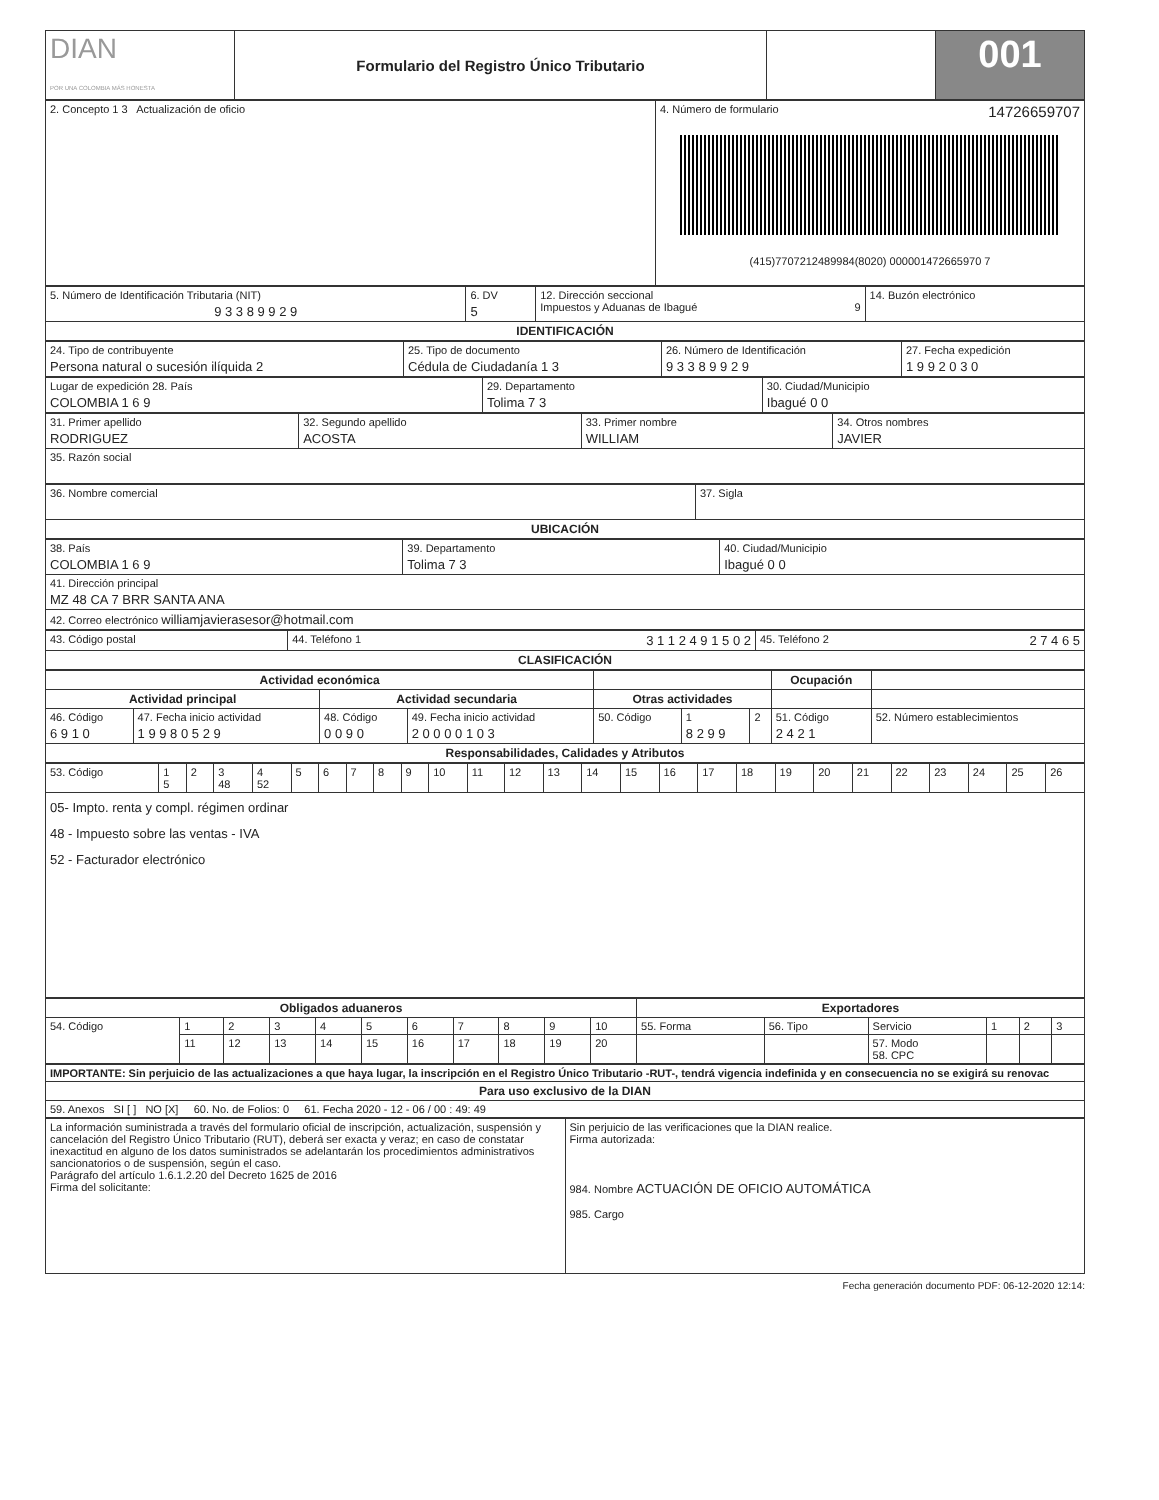| DIAN POR UNA COLOMBIA MÁS HONESTA | Formulario del Registro Único Tributario | | 001 |
| 2. Concepto 1 3 Actualización de oficio | 4. Número de formulario 14726659707 (415)7707212489984(8020) 000001472665970 7 |
| 5. Número de Identificación Tributaria (NIT) 9 3 3 8 9 9 2 9 | 6. DV 5 | 12. Dirección seccional Impuestos y Aduanas de Ibagué 9 | 14. Buzón electrónico |
| IDENTIFICACIÓN | | | |
| 24. Tipo de contribuyente Persona natural o sucesión ilíquida 2 | 25. Tipo de documento Cédula de Ciudadanía 1 3 | 26. Número de Identificación 9 3 3 8 9 9 2 9 | 27. Fecha expedición 1 9 9 2 0 3 0 |
| Lugar de expedición 28. País COLOMBIA 1 6 9 | 29. Departamento Tolima 7 3 | 30. Ciudad/Municipio Ibagué 0 0 |
| 31. Primer apellido RODRIGUEZ | 32. Segundo apellido ACOSTA | 33. Primer nombre WILLIAM | 34. Otros nombres JAVIER |
| 35. Razón social | | | |
| 36. Nombre comercial | 37. Sigla |
| UBICACIÓN | |
| 38. País COLOMBIA 1 6 9 | 39. Departamento Tolima 7 3 | 40. Ciudad/Municipio Ibagué 0 0 |
| 41. Dirección principal MZ 48 CA 7 BRR SANTA ANA | | |
| 42. Correo electrónico williamjavierasesor@hotmail.com | | |
| 43. Código postal | 44. Teléfono 1 3 1 1 2 4 9 1 5 0 2 | 45. Teléfono 2 2 7 4 6 5 |
| CLASIFICACIÓN | | |
| Actividad económica | | | | | | | Ocupación | |
| --- | --- | --- | --- | --- | --- | --- | --- | --- |
| Actividad principal | | Actividad secundaria | | Otras actividades | | | | |
| 46. Código 6 9 1 0 | 47. Fecha inicio actividad 1 9 9 8 0 5 2 9 | 48. Código 0 0 9 0 | 49. Fecha inicio actividad 2 0 0 0 0 1 0 3 | 50. Código | 1 8 2 9 9 | 2 | 51. Código 2 4 2 1 | 52. Número establecimientos |
| Responsabilidades, Calidades y Atributos | | | | | | | | |
| 53. Código | 1 5 | 2 | 3 48 | 4 52 | 5 | 6 | 7 | 8 | 9 | 10 | 11 | 12 | 13 | 14 | 15 | 16 | 17 | 18 | 19 | 20 | 21 | 22 | 23 | 24 | 25 | 26 |
| 05- Impto. renta y compl. régimen ordinar 48 - Impuesto sobre las ventas - IVA 52 - Facturador electrónico | | | | | | | | | | | | | | | | | | | | | | | | | | |
| Obligados aduaneros | | | | | | | | | | | Exportadores | | | | | |
| --- | --- | --- | --- | --- | --- | --- | --- | --- | --- | --- | --- | --- | --- | --- | --- | --- |
| 54. Código | 1 | 2 | 3 | 4 | 5 | 6 | 7 | 8 | 9 | 10 | 55. Forma | 56. Tipo | Servicio | 1 | 2 | 3 |
| | 11 | 12 | 13 | 14 | 15 | 16 | 17 | 18 | 19 | 20 | | | 57. Modo 58. CPC | | | |
| IMPORTANTE: Sin perjuicio de las actualizaciones a que haya lugar, la inscripción en el Registro Único Tributario -RUT-, tendrá vigencia indefinida y en consecuencia no se exigirá su renovac |
| Para uso exclusivo de la DIAN |
| 59. Anexos SI [ ] NO [X] 60. No. de Folios: 0 61. Fecha 2020 - 12 - 06 / 00 : 49: 49 |
| La información suministrada a través del formulario oficial de inscripción, actualización, suspensión y cancelación del Registro Único Tributario (RUT), deberá ser exacta y veraz; en caso de constatar inexactitud en alguno de los datos suministrados se adelantarán los procedimientos administrativos sancionatorios o de suspensión, según el caso. Parágrafo del artículo 1.6.1.2.20 del Decreto 1625 de 2016 Firma del solicitante: | Sin perjuicio de las verificaciones que la DIAN realice. Firma autorizada: 984. Nombre ACTUACIÓN DE OFICIO AUTOMÁTICA 985. Cargo |
Fecha generación documento PDF: 06-12-2020 12:14: